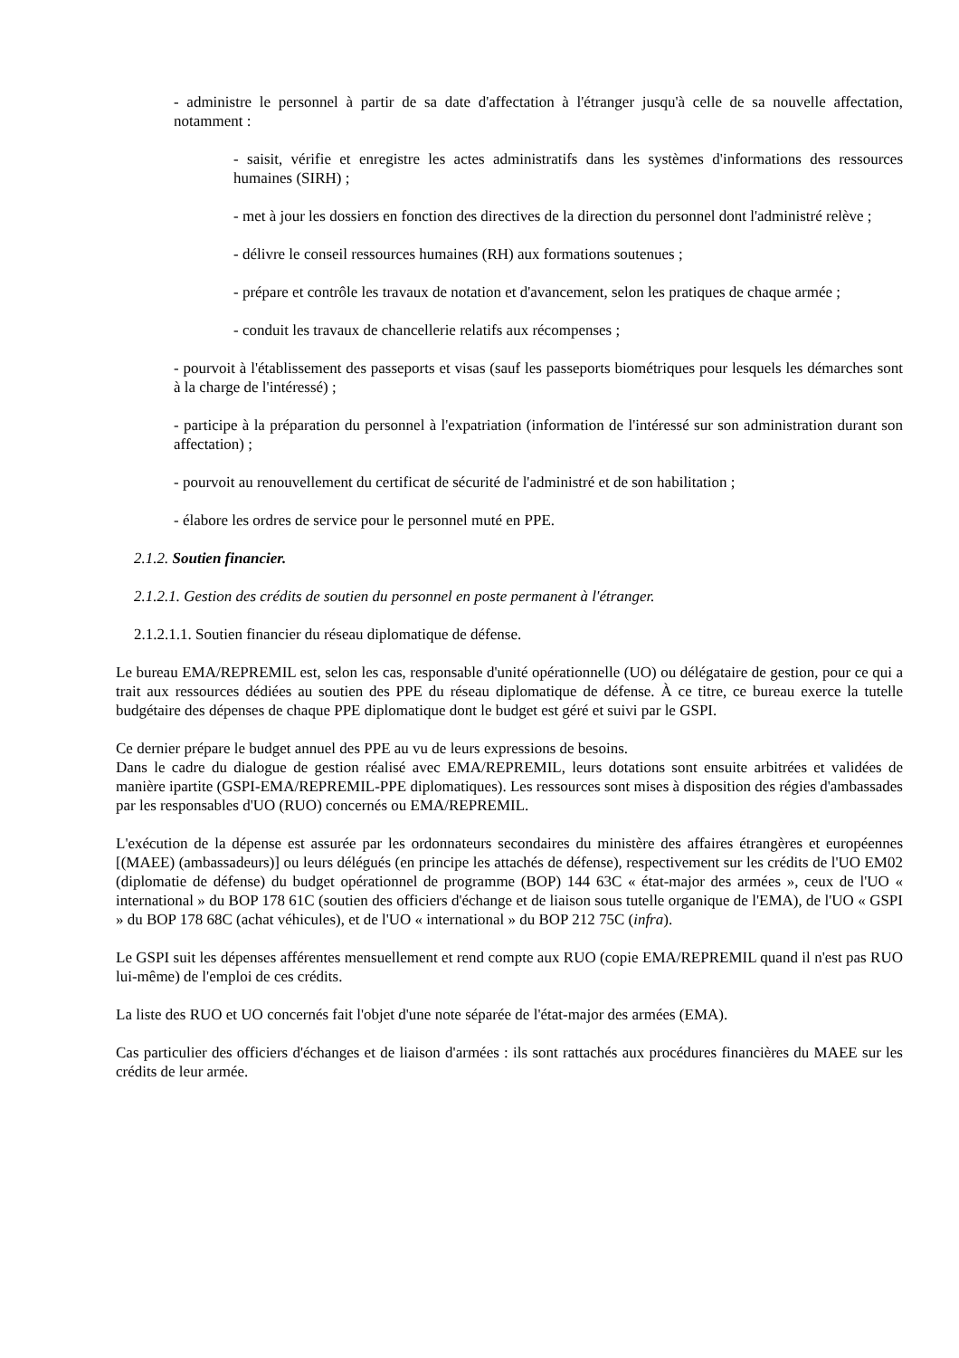- administre le personnel à partir de sa date d'affectation à l'étranger jusqu'à celle de sa nouvelle affectation, notamment :
- saisit, vérifie et enregistre les actes administratifs dans les systèmes d'informations des ressources humaines (SIRH) ;
- met à jour les dossiers en fonction des directives de la direction du personnel dont l'administré relève ;
- délivre le conseil ressources humaines (RH) aux formations soutenues ;
- prépare et contrôle les travaux de notation et d'avancement, selon les pratiques de chaque armée ;
- conduit les travaux de chancellerie relatifs aux récompenses ;
- pourvoit à l'établissement des passeports et visas (sauf les passeports biométriques pour lesquels les démarches sont à la charge de l'intéressé) ;
- participe à la préparation du personnel à l'expatriation (information de l'intéressé sur son administration durant son affectation) ;
- pourvoit au renouvellement du certificat de sécurité de l'administré et de son habilitation ;
- élabore les ordres de service pour le personnel muté en PPE.
2.1.2. Soutien financier.
2.1.2.1. Gestion des crédits de soutien du personnel en poste permanent à l'étranger.
2.1.2.1.1. Soutien financier du réseau diplomatique de défense.
Le bureau EMA/REPREMIL est, selon les cas, responsable d'unité opérationnelle (UO) ou délégataire de gestion, pour ce qui a trait aux ressources dédiées au soutien des PPE du réseau diplomatique de défense. À ce titre, ce bureau exerce la tutelle budgétaire des dépenses de chaque PPE diplomatique dont le budget est géré et suivi par le GSPI.
Ce dernier prépare le budget annuel des PPE au vu de leurs expressions de besoins.
Dans le cadre du dialogue de gestion réalisé avec EMA/REPREMIL, leurs dotations sont ensuite arbitrées et validées de manière ipartite (GSPI-EMA/REPREMIL-PPE diplomatiques). Les ressources sont mises à disposition des régies d'ambassades par les responsables d'UO (RUO) concernés ou EMA/REPREMIL.
L'exécution de la dépense est assurée par les ordonnateurs secondaires du ministère des affaires étrangères et européennes [(MAEE) (ambassadeurs)] ou leurs délégués (en principe les attachés de défense), respectivement sur les crédits de l'UO EM02 (diplomatie de défense) du budget opérationnel de programme (BOP) 144 63C « état-major des armées », ceux de l'UO « international » du BOP 178 61C (soutien des officiers d'échange et de liaison sous tutelle organique de l'EMA), de l'UO « GSPI » du BOP 178 68C (achat véhicules), et de l'UO « international » du BOP 212 75C (infra).
Le GSPI suit les dépenses afférentes mensuellement et rend compte aux RUO (copie EMA/REPREMIL quand il n'est pas RUO lui-même) de l'emploi de ces crédits.
La liste des RUO et UO concernés fait l'objet d'une note séparée de l'état-major des armées (EMA).
Cas particulier des officiers d'échanges et de liaison d'armées : ils sont rattachés aux procédures financières du MAEE sur les crédits de leur armée.